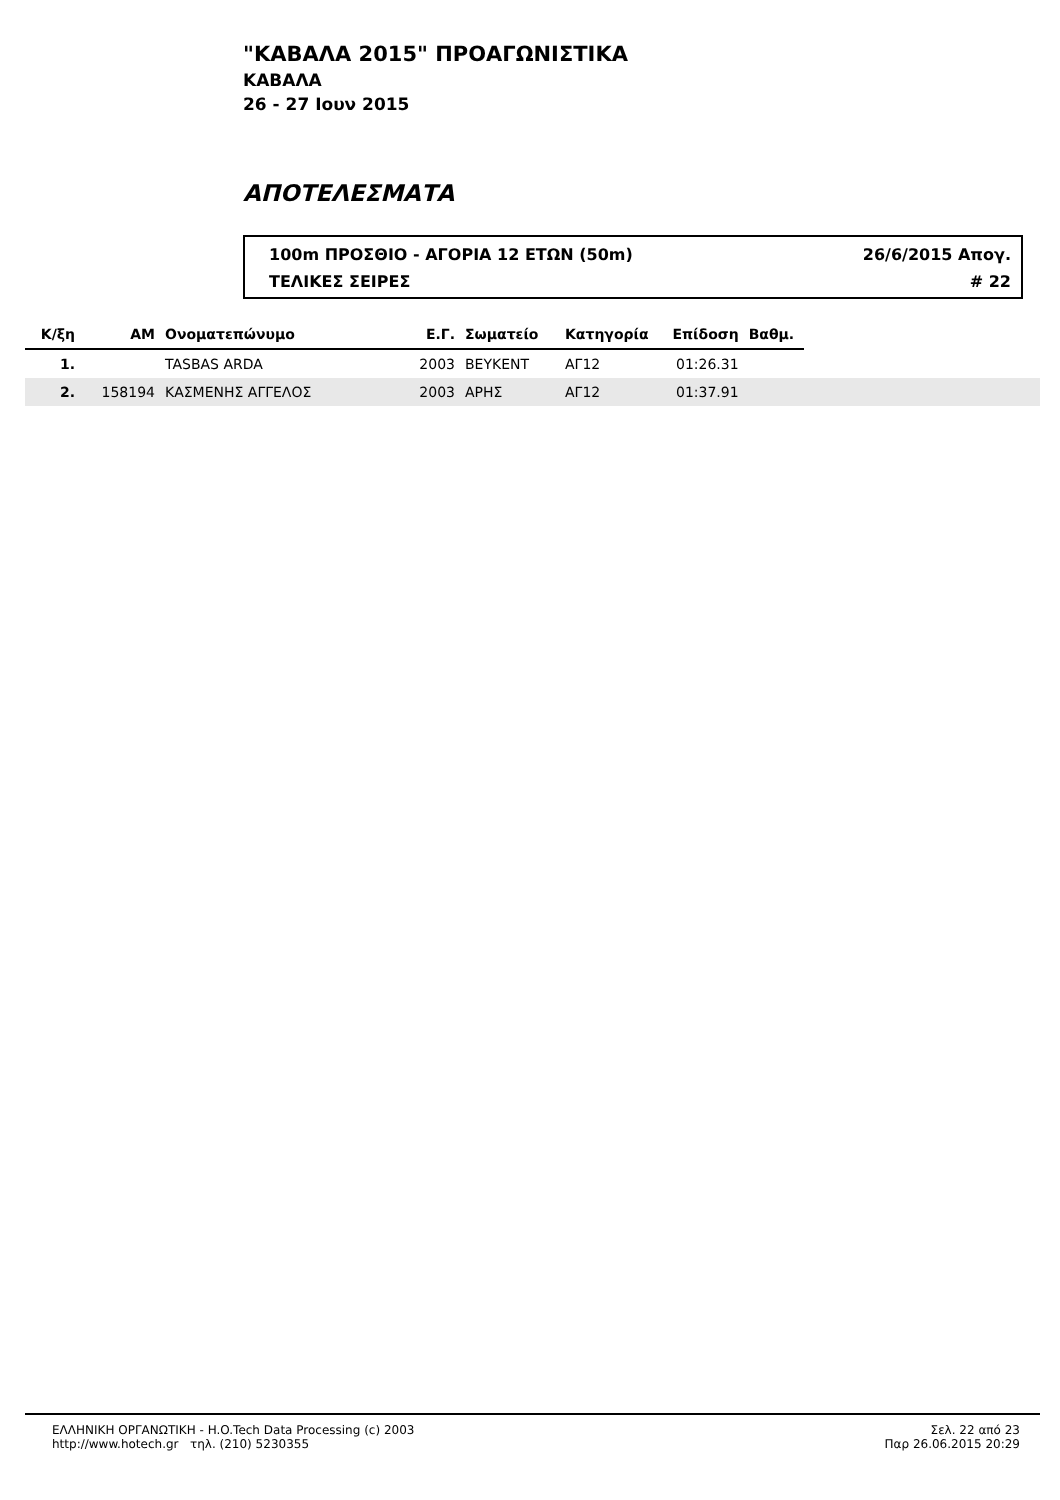"ΚΑΒΑΛΑ 2015" ΠΡΟΑΓΩΝΙΣΤΙΚΑ
ΚΑΒΑΛΑ
26 - 27 Ιουν 2015
ΑΠΟΤΕΛΕΣΜΑΤΑ
100m ΠΡΟΣΘΙΟ - ΑΓΟΡΙΑ 12 ΕΤΩΝ (50m) 26/6/2015 Απογ.
ΤΕΛΙΚΕΣ ΣΕΙΡΕΣ # 22
| Κ/ξη | ΑΜ | Ονοματεπώνυμο | Ε.Γ. | Σωματείο | Κατηγορία | Επίδοση | Βαθμ. | |
| --- | --- | --- | --- | --- | --- | --- | --- | --- |
| 1. | | TASBAS ARDA | 2003 | ΒΕΥΚΕΝΤ | ΑΓ12 | 01:26.31 | | |
| 2. | 158194 | ΚΑΣΜΕΝΗΣ ΑΓΓΕΛΟΣ | 2003 | ΑΡΗΣ | ΑΓ12 | 01:37.91 | | |
ΕΛΛΗΝΙΚΗ ΟΡΓΑΝΩΤΙΚΗ - H.O.Tech Data Processing (c) 2003
http://www.hotech.gr τηλ. (210) 5230355
Σελ. 22 από 23
Παρ 26.06.2015 20:29